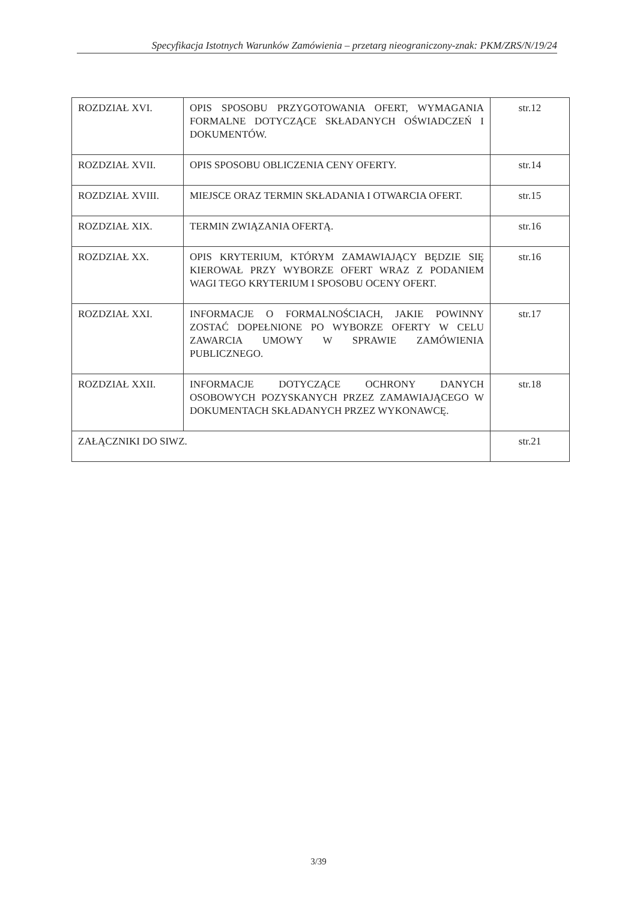Specyfikacja Istotnych Warunków Zamówienia – przetarg nieograniczony-znak: PKM/ZRS/N/19/24
| ROZDZIAŁ XVI. | OPIS SPOSOBU PRZYGOTOWANIA OFERT, WYMAGANIA FORMALNE DOTYCZĄCE SKŁADANYCH OŚWIADCZEŃ I DOKUMENTÓW. | str.12 |
| ROZDZIAŁ XVII. | OPIS SPOSOBU OBLICZENIA CENY OFERTY. | str.14 |
| ROZDZIAŁ XVIII. | MIEJSCE ORAZ TERMIN SKŁADANIA I OTWARCIA OFERT. | str.15 |
| ROZDZIAŁ XIX. | TERMIN ZWIĄZANIA OFERTĄ. | str.16 |
| ROZDZIAŁ XX. | OPIS KRYTERIUM, KTÓRYM ZAMAWIAJĄCY BĘDZIE SIĘ KIEROWAŁ PRZY WYBORZE OFERT WRAZ Z PODANIEM WAGI TEGO KRYTERIUM I SPOSOBU OCENY OFERT. | str.16 |
| ROZDZIAŁ XXI. | INFORMACJE O FORMALNOŚCIACH, JAKIE POWINNY ZOSTAĆ DOPEŁNIONE PO WYBORZE OFERTY W CELU ZAWARCIA UMOWY W SPRAWIE ZAMÓWIENIA PUBLICZNEGO. | str.17 |
| ROZDZIAŁ XXII. | INFORMACJE DOTYCZĄCE OCHRONY DANYCH OSOBOWYCH POZYSKANYCH PRZEZ ZAMAWIAJĄCEGO W DOKUMENTACH SKŁADANYCH PRZEZ WYKONAWCĘ. | str.18 |
| ZAŁĄCZNIKI DO SIWZ. | | str.21 |
3/39